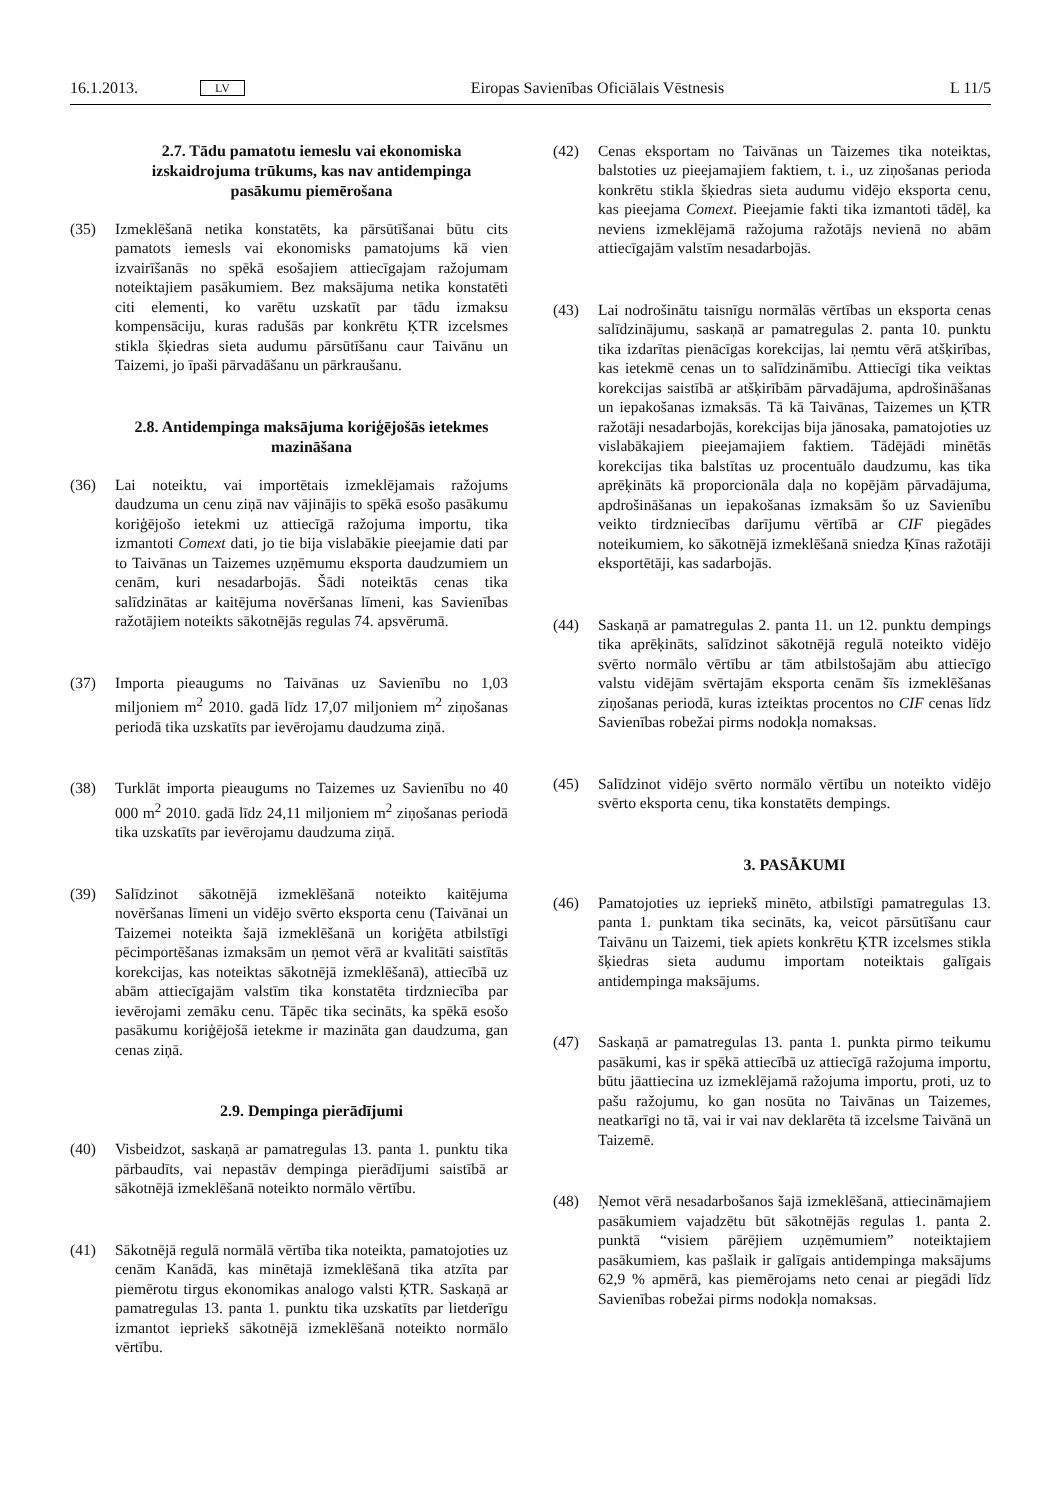16.1.2013. LV Eiropas Savienības Oficiālais Vēstnesis L 11/5
2.7. Tādu pamatotu iemeslu vai ekonomiska izskaidrojuma trūkums, kas nav antidempinga pasākumu piemērošana
(35) Izmeklēšanā netika konstatēts, ka pārsūtīšanai būtu cits pamatots iemesls vai ekonomisks pamatojums kā vien izvairīšanās no spēkā esošajiem attiecīgajam ražojumam noteiktajiem pasākumiem. Bez maksājuma netika konstatēti citi elementi, ko varētu uzskatīt par tādu izmaksu kompensāciju, kuras radušās par konkrētu ĶTR izcelsmes stikla šķiedras sieta audumu pārsūtīšanu caur Taivānu un Taizemi, jo īpaši pārvadāšanu un pārkraušanu.
2.8. Antidempinga maksājuma koriģējošās ietekmes mazināšana
(36) Lai noteiktu, vai importētais izmeklējamais ražojums daudzuma un cenu ziņā nav vājinājis to spēkā esošo pasākumu koriģējošo ietekmi uz attiecīgā ražojuma importu, tika izmantoti Comext dati, jo tie bija vislabākie pieejamie dati par to Taivānas un Taizemes uzņēmumu eksporta daudzumiem un cenām, kuri nesadarbojās. Šādi noteiktās cenas tika salīdzinātas ar kaitējuma novēršanas līmeni, kas Savienības ražotājiem noteikts sākotnējās regulas 74. apsvērumā.
(37) Importa pieaugums no Taivānas uz Savienību no 1,03 miljoniem m<sup>2</sup> 2010. gadā līdz 17,07 miljoniem m<sup>2</sup> ziņošanas periodā tika uzskatīts par ievērojamu daudzuma ziņā.
(38) Turklāt importa pieaugums no Taizemes uz Savienību no 40 000 m<sup>2</sup> 2010. gadā līdz 24,11 miljoniem m<sup>2</sup> ziņošanas periodā tika uzskatīts par ievērojamu daudzuma ziņā.
(39) Salīdzinot sākotnējā izmeklēšanā noteikto kaitējuma novēršanas līmeni un vidējo svērto eksporta cenu (Taivānai un Taizemei noteikta šajā izmeklēšanā un koriģēta atbilstīgi pēcimportēšanas izmaksām un ņemot vērā ar kvalitāti saistītās korekcijas, kas noteiktas sākotnējā izmeklēšanā), attiecībā uz abām attiecīgajām valstīm tika konstatēta tirdzniecība par ievērojami zemāku cenu. Tāpēc tika secināts, ka spēkā esošo pasākumu koriģējošā ietekme ir mazināta gan daudzuma, gan cenas ziņā.
2.9. Dempinga pierādījumi
(40) Visbeidzot, saskaņā ar pamatregulas 13. panta 1. punktu tika pārbaudīts, vai nepastāv dempinga pierādījumi saistībā ar sākotnējā izmeklēšanā noteikto normālo vērtību.
(41) Sākotnējā regulā normālā vērtība tika noteikta, pamatojoties uz cenām Kanādā, kas minētajā izmeklēšanā tika atzīta par piemērotu tirgus ekonomikas analogo valsti ĶTR. Saskaņā ar pamatregulas 13. panta 1. punktu tika uzskatīts par lietderīgu izmantot iepriekš sākotnējā izmeklēšanā noteikto normālo vērtību.
(42) Cenas eksportam no Taivānas un Taizemes tika noteiktas, balstoties uz pieejamajiem faktiem, t. i., uz ziņošanas perioda konkrētu stikla šķiedras sieta audumu vidējo eksporta cenu, kas pieejama Comext. Pieejamie fakti tika izmantoti tādēļ, ka neviens izmeklējamā ražojuma ražotājs nevienā no abām attiecīgajām valstīm nesadarbojās.
(43) Lai nodrošinātu taisnīgu normālās vērtības un eksporta cenas salīdzinājumu, saskaņā ar pamatregulas 2. panta 10. punktu tika izdarītas pienācīgas korekcijas, lai ņemtu vērā atšķirības, kas ietekmē cenas un to salīdzināmību. Attiecīgi tika veiktas korekcijas saistībā ar atšķirībām pārvadājuma, apdrošināšanas un iepakošanas izmaksās. Tā kā Taivānas, Taizemes un ĶTR ražotāji nesadarbojās, korekcijas bija jānosaka, pamatojoties uz vislabākajiem pieejamajiem faktiem. Tādējādi minētās korekcijas tika balstītas uz procentuālo daudzumu, kas tika aprēķināts kā proporcionāla daļa no kopējām pārvadājuma, apdrošināšanas un iepakošanas izmaksām šo uz Savienību veikto tirdzniecības darījumu vērtībā ar CIF piegādes noteikumiem, ko sākotnējā izmeklēšanā sniedza Ķīnas ražotāji eksportētāji, kas sadarbojās.
(44) Saskaņā ar pamatregulas 2. panta 11. un 12. punktu dempings tika aprēķināts, salīdzinot sākotnējā regulā noteikto vidējo svērto normālo vērtību ar tām atbilstošajām abu attiecīgo valstu vidējām svērtajām eksporta cenām šīs izmeklēšanas ziņošanas periodā, kuras izteiktas procentos no CIF cenas līdz Savienības robežai pirms nodokļa nomaksas.
(45) Salīdzinot vidējo svērto normālo vērtību un noteikto vidējo svērto eksporta cenu, tika konstatēts dempings.
3. PASĀKUMI
(46) Pamatojoties uz iepriekš minēto, atbilstīgi pamatregulas 13. panta 1. punktam tika secināts, ka, veicot pārsūtīšanu caur Taivānu un Taizemi, tiek apiets konkrētu ĶTR izcelsmes stikla šķiedras sieta audumu importam noteiktais galīgais antidempinga maksājums.
(47) Saskaņā ar pamatregulas 13. panta 1. punkta pirmo teikumu pasākumi, kas ir spēkā attiecībā uz attiecīgā ražojuma importu, būtu jāattiecina uz izmeklējamā ražojuma importu, proti, uz to pašu ražojumu, ko gan nosūta no Taivānas un Taizemes, neatkarīgi no tā, vai ir vai nav deklarēta tā izcelsme Taivānā un Taizemē.
(48) Ņemot vērā nesadarbošanos šajā izmeklēšanā, attiecināmajiem pasākumiem vajadzētu būt sākotnējās regulas 1. panta 2. punktā “visiem pārējiem uzņēmumiem” noteiktajiem pasākumiem, kas pašlaik ir galīgais antidempinga maksājums 62,9 % apmērā, kas piemērojams neto cenai ar piegādi līdz Savienības robežai pirms nodokļa nomaksas.